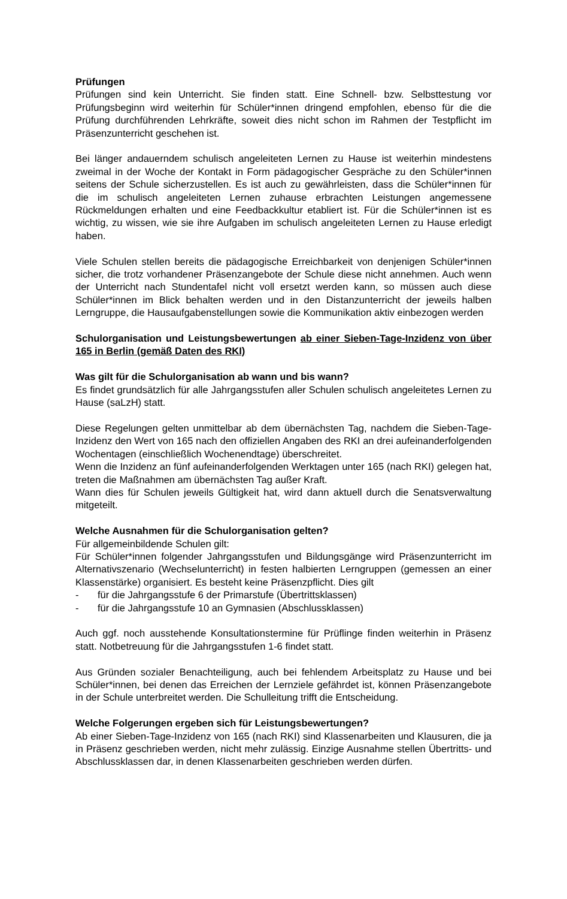Prüfungen
Prüfungen sind kein Unterricht. Sie finden statt. Eine Schnell- bzw. Selbsttestung vor Prüfungsbeginn wird weiterhin für Schüler*innen dringend empfohlen, ebenso für die die Prüfung durchführenden Lehrkräfte, soweit dies nicht schon im Rahmen der Testpflicht im Präsenzunterricht geschehen ist.
Bei länger andauerndem schulisch angeleiteten Lernen zu Hause ist weiterhin mindestens zweimal in der Woche der Kontakt in Form pädagogischer Gespräche zu den Schüler*innen seitens der Schule sicherzustellen. Es ist auch zu gewährleisten, dass die Schüler*innen für die im schulisch angeleiteten Lernen zuhause erbrachten Leistungen angemessene Rückmeldungen erhalten und eine Feedbackkultur etabliert ist. Für die Schüler*innen ist es wichtig, zu wissen, wie sie ihre Aufgaben im schulisch angeleiteten Lernen zu Hause erledigt haben.
Viele Schulen stellen bereits die pädagogische Erreichbarkeit von denjenigen Schüler*innen sicher, die trotz vorhandener Präsenzangebote der Schule diese nicht annehmen. Auch wenn der Unterricht nach Stundentafel nicht voll ersetzt werden kann, so müssen auch diese Schüler*innen im Blick behalten werden und in den Distanzunterricht der jeweils halben Lerngruppe, die Hausaufgabenstellungen sowie die Kommunikation aktiv einbezogen werden
Schulorganisation und Leistungsbewertungen ab einer Sieben-Tage-Inzidenz von über 165 in Berlin (gemäß Daten des RKI)
Was gilt für die Schulorganisation ab wann und bis wann?
Es findet grundsätzlich für alle Jahrgangsstufen aller Schulen schulisch angeleitetes Lernen zu Hause (saLzH) statt.
Diese Regelungen gelten unmittelbar ab dem übernächsten Tag, nachdem die Sieben-Tage-Inzidenz den Wert von 165 nach den offiziellen Angaben des RKI an drei aufeinanderfolgenden Wochentagen (einschließlich Wochenendtage) überschreitet.
Wenn die Inzidenz an fünf aufeinanderfolgenden Werktagen unter 165 (nach RKI) gelegen hat, treten die Maßnahmen am übernächsten Tag außer Kraft.
Wann dies für Schulen jeweils Gültigkeit hat, wird dann aktuell durch die Senatsverwaltung mitgeteilt.
Welche Ausnahmen für die Schulorganisation gelten?
Für allgemeinbildende Schulen gilt:
Für Schüler*innen folgender Jahrgangsstufen und Bildungsgänge wird Präsenzunterricht im Alternativszenario (Wechselunterricht) in festen halbierten Lerngruppen (gemessen an einer Klassenstärke) organisiert. Es besteht keine Präsenzpflicht. Dies gilt
- für die Jahrgangsstufe 6 der Primarstufe (Übertrittsklassen)
- für die Jahrgangsstufe 10 an Gymnasien (Abschlussklassen)
Auch ggf. noch ausstehende Konsultationstermine für Prüflinge finden weiterhin in Präsenz statt. Notbetreuung für die Jahrgangsstufen 1-6 findet statt.
Aus Gründen sozialer Benachteiligung, auch bei fehlendem Arbeitsplatz zu Hause und bei Schüler*innen, bei denen das Erreichen der Lernziele gefährdet ist, können Präsenzangebote in der Schule unterbreitet werden. Die Schulleitung trifft die Entscheidung.
Welche Folgerungen ergeben sich für Leistungsbewertungen?
Ab einer Sieben-Tage-Inzidenz von 165 (nach RKI) sind Klassenarbeiten und Klausuren, die ja in Präsenz geschrieben werden, nicht mehr zulässig. Einzige Ausnahme stellen Übertritts- und Abschlussklassen dar, in denen Klassenarbeiten geschrieben werden dürfen.